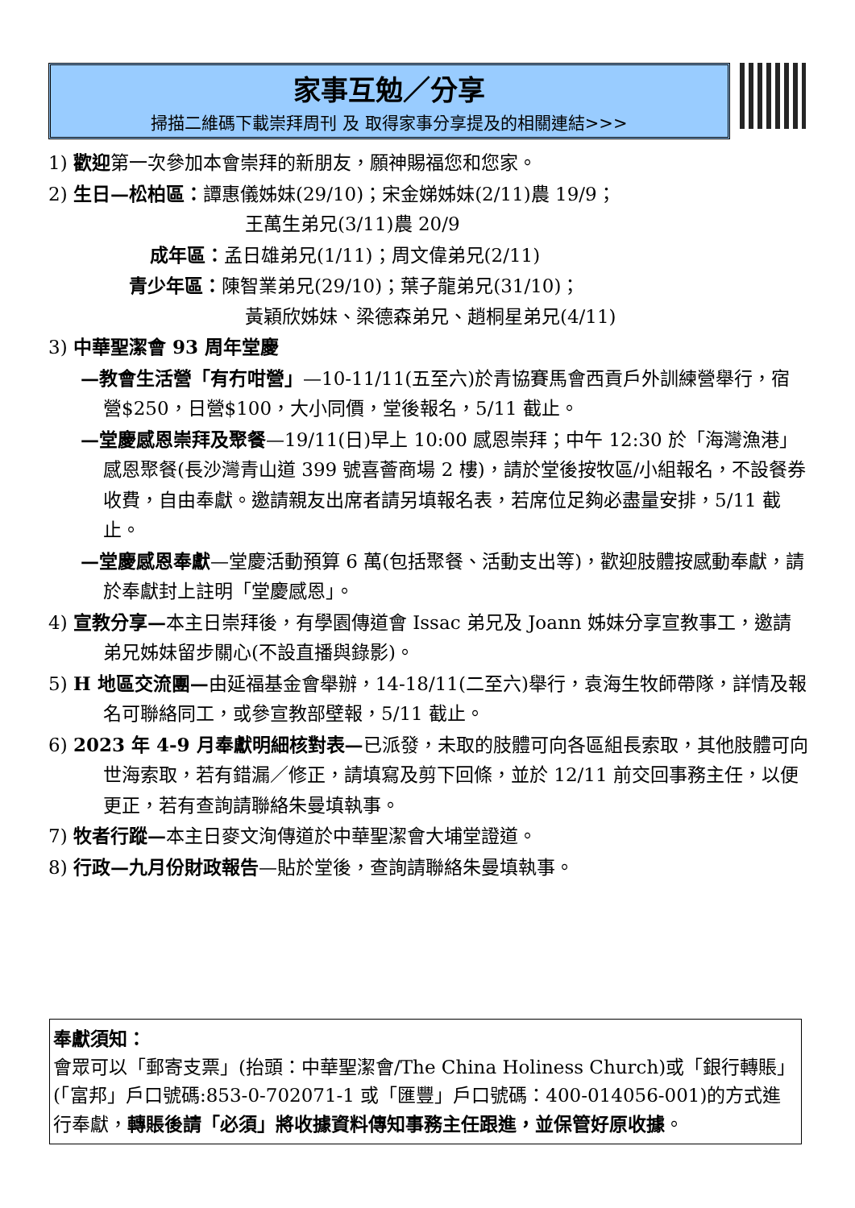家事互勉／分享
掃描二維碼下載崇拜周刊 及 取得家事分享提及的相關連結>>>
1) 歡迎第一次參加本會崇拜的新朋友，願神賜福您和您家。
2) 生日—松柏區：譚惠儀姊妹(29/10)；宋金娣姊妹(2/11)農 19/9；
王萬生弟兄(3/11)農 20/9
成年區：孟日雄弟兄(1/11)；周文偉弟兄(2/11)
青少年區：陳智業弟兄(29/10)；葉子龍弟兄(31/10)；
黃穎欣姊妹、梁德森弟兄、趙桐星弟兄(4/11)
3) 中華聖潔會 93 周年堂慶
—教會生活營「有冇咁營」—10-11/11(五至六)於青協賽馬會西貢戶外訓練營舉行，宿營$250，日營$100，大小同價，堂後報名，5/11 截止。
—堂慶感恩崇拜及聚餐—19/11(日)早上 10:00 感恩崇拜；中午 12:30 於「海灣漁港」感恩聚餐(長沙灣青山道 399 號喜薈商場 2 樓)，請於堂後按牧區/小組報名，不設餐券收費，自由奉獻。邀請親友出席者請另填報名表，若席位足夠必盡量安排，5/11 截止。
—堂慶感恩奉獻—堂慶活動預算 6 萬(包括聚餐、活動支出等)，歡迎肢體按感動奉獻，請於奉獻封上註明「堂慶感恩」。
4) 宣教分享—本主日崇拜後，有學園傳道會 Issac 弟兄及 Joann 姊妹分享宣教事工，邀請弟兄姊妹留步關心(不設直播與錄影)。
5) H 地區交流團—由延福基金會舉辦，14-18/11(二至六)舉行，袁海生牧師帶隊，詳情及報名可聯絡同工，或參宣教部壁報，5/11 截止。
6) 2023 年 4-9 月奉獻明細核對表—已派發，未取的肢體可向各區組長索取，其他肢體可向世海索取，若有錯漏／修正，請填寫及剪下回條，並於 12/11 前交回事務主任，以便更正，若有查詢請聯絡朱曼填執事。
7) 牧者行蹤—本主日麥文洵傳道於中華聖潔會大埔堂證道。
8) 行政—九月份財政報告—貼於堂後，查詢請聯絡朱曼填執事。
奉獻須知：
會眾可以「郵寄支票」(抬頭：中華聖潔會/The China Holiness Church)或「銀行轉賬」(「富邦」戶口號碼:853-0-702071-1 或「匯豐」戶口號碼：400-014056-001)的方式進行奉獻，轉賬後請「必須」將收據資料傳知事務主任跟進，並保管好原收據。